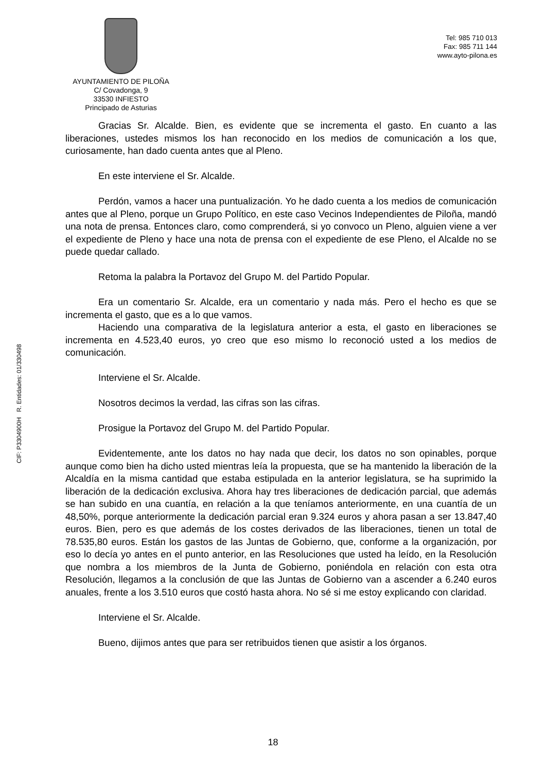AYUNTAMIENTO DE PILOÑA
C/ Covadonga, 9
33530 INFIESTO
Principado de Asturias
Tel: 985 710 013
Fax: 985 711 144
www.ayto-pilona.es
Gracias Sr. Alcalde. Bien, es evidente que se incrementa el gasto. En cuanto a las liberaciones, ustedes mismos los han reconocido en los medios de comunicación a los que, curiosamente, han dado cuenta antes que al Pleno.
En este interviene el Sr. Alcalde.
Perdón, vamos a hacer una puntualización. Yo he dado cuenta a los medios de comunicación antes que al Pleno, porque un Grupo Político, en este caso Vecinos Independientes de Piloña, mandó una nota de prensa. Entonces claro, como comprenderá, si yo convoco un Pleno, alguien viene a ver el expediente de Pleno y hace una nota de prensa con el expediente de ese Pleno, el Alcalde no se puede quedar callado.
Retoma la palabra la Portavoz del Grupo M. del Partido Popular.
Era un comentario Sr. Alcalde, era un comentario y nada más. Pero el hecho es que se incrementa el gasto, que es a lo que vamos.
Haciendo una comparativa de la legislatura anterior a esta, el gasto en liberaciones se incrementa en 4.523,40 euros, yo creo que eso mismo lo reconoció usted a los medios de comunicación.
Interviene el Sr. Alcalde.
Nosotros decimos la verdad, las cifras son las cifras.
Prosigue la Portavoz del Grupo M. del Partido Popular.
Evidentemente, ante los datos no hay nada que decir, los datos no son opinables, porque aunque como bien ha dicho usted mientras leía la propuesta, que se ha mantenido la liberación de la Alcaldía en la misma cantidad que estaba estipulada en la anterior legislatura, se ha suprimido la liberación de la dedicación exclusiva. Ahora hay tres liberaciones de dedicación parcial, que además se han subido en una cuantía, en relación a la que teníamos anteriormente, en una cuantía de un 48,50%, porque anteriormente la dedicación parcial eran 9.324 euros y ahora pasan a ser 13.847,40 euros. Bien, pero es que además de los costes derivados de las liberaciones, tienen un total de 78.535,80 euros. Están los gastos de las Juntas de Gobierno, que, conforme a la organización, por eso lo decía yo antes en el punto anterior, en las Resoluciones que usted ha leído, en la Resolución que nombra a los miembros de la Junta de Gobierno, poniéndola en relación con esta otra Resolución, llegamos a la conclusión de que las Juntas de Gobierno van a ascender a 6.240 euros anuales, frente a los 3.510 euros que costó hasta ahora. No sé si me estoy explicando con claridad.
Interviene el Sr. Alcalde.
Bueno, dijimos antes que para ser retribuidos tienen que asistir a los órganos.
CIF: P3304900H R. Entidades: 01/330498
18